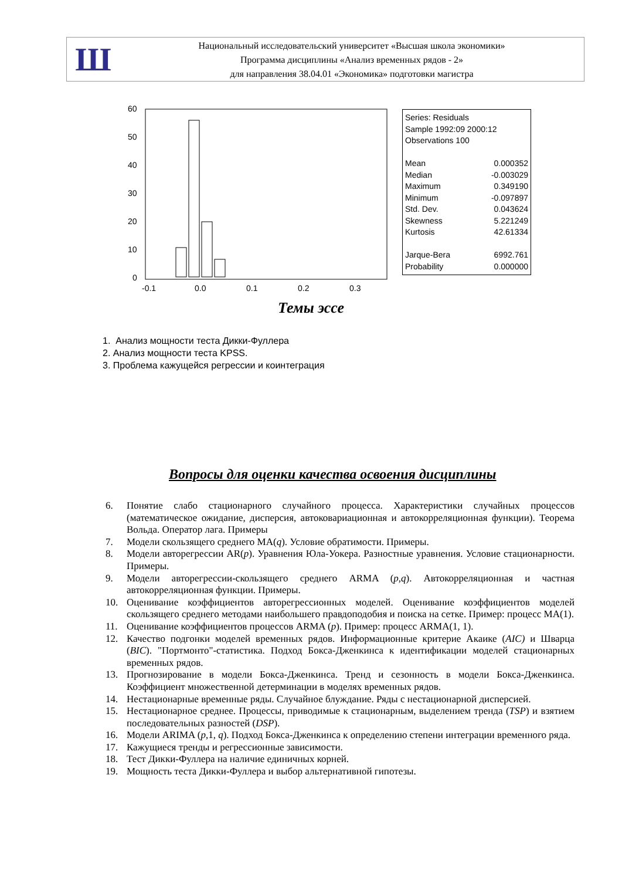Ш
Национальный исследовательский университет «Высшая школа экономики»
Программа дисциплины «Анализ временных рядов - 2»
для направления 38.04.01 «Экономика» подготовки магистра
60
50
40
30
20
10
0
-0.1
0.0
0.1
0.2
0.3
| Series: Residuals | |
| Sample 1992:09 2000:12 | |
| Observations 100 | |
| Mean | 0.000352 |
| Median | -0.003029 |
| Maximum | 0.349190 |
| Minimum | -0.097897 |
| Std. Dev. | 0.043624 |
| Skewness | 5.221249 |
| Kurtosis | 42.61334 |
| Jarque-Bera | 6992.761 |
| Probability | 0.000000 |
Темы эссе
1. Анализ мощности теста Дикки-Фуллера
2. Анализ мощности теста KPSS.
3. Проблема кажущейся регрессии и коинтеграция
Вопросы для оценки качества освоения дисциплины
6. Понятие слабо стационарного случайного процесса. Характеристики случайных процессов (математическое ожидание, дисперсия, автоковариационная и автокорреляционная функции). Теорема Вольда. Оператор лага. Примеры
7. Модели скользящего среднего MA(q). Условие обратимости. Примеры.
8. Модели авторегрессии AR(p). Уравнения Юла-Уокера. Разностные уравнения. Условие стационарности. Примеры.
9. Модели авторегрессии-скользящего среднего ARMA (p,q). Автокорреляционная и частная автокорреляционная функции. Примеры.
10. Оценивание коэффициентов авторегрессионных моделей. Оценивание коэффициентов моделей скользящего среднего методами наибольшего правдоподобия и поиска на сетке. Пример: процесс MA(1).
11. Оценивание коэффициентов процессов ARMA (p). Пример: процесс ARMA(1, 1).
12. Качество подгонки моделей временных рядов. Информационные критерие Акаике (AIC) и Шварца (BIC). "Портмонто"-статистика. Подход Бокса-Дженкинса к идентификации моделей стационарных временных рядов.
13. Прогнозирование в модели Бокса-Дженкинса. Тренд и сезонность в модели Бокса-Дженкинса. Коэффициент множественной детерминации в моделях временных рядов.
14. Нестационарные временные ряды. Случайное блуждание. Ряды с нестационарной дисперсией.
15. Нестационарное среднее. Процессы, приводимые к стационарным, выделением тренда (TSP) и взятием последовательных разностей (DSP).
16. Модели ARIMA (p,1, q). Подход Бокса-Дженкинса к определению степени интеграции временного ряда.
17. Кажущиеся тренды и регрессионные зависимости.
18. Тест Дикки-Фуллера на наличие единичных корней.
19. Мощность теста Дикки-Фуллера и выбор альтернативной гипотезы.